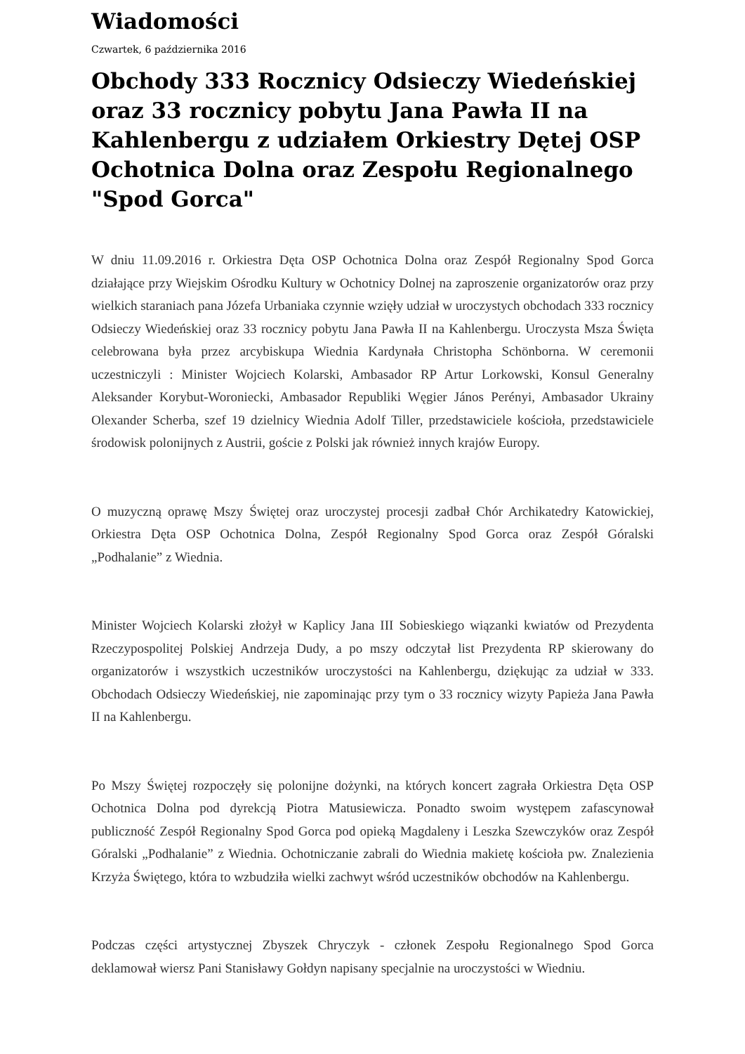Wiadomości
Czwartek, 6 października 2016
Obchody 333 Rocznicy Odsieczy Wiedeńskiej oraz 33 rocznicy pobytu Jana Pawła II na Kahlenbergu z udziałem Orkiestry Dętej OSP Ochotnica Dolna oraz Zespołu Regionalnego "Spod Gorca"
W dniu 11.09.2016 r. Orkiestra Dęta OSP Ochotnica Dolna oraz Zespół Regionalny Spod Gorca działające przy Wiejskim Ośrodku Kultury w Ochotnicy Dolnej na zaproszenie organizatorów oraz przy wielkich staraniach pana Józefa Urbaniaka czynnie wzięły udział w uroczystych obchodach 333 rocznicy Odsieczy Wiedeńskiej oraz 33 rocznicy pobytu Jana Pawła II na Kahlenbergu. Uroczysta Msza Święta celebrowana była przez arcybiskupa Wiednia Kardynała Christopha Schönborna. W ceremonii uczestniczyli : Minister Wojciech Kolarski, Ambasador RP Artur Lorkowski, Konsul Generalny Aleksander Korybut-Woroniecki, Ambasador Republiki Węgier János Perényi, Ambasador Ukrainy Olexander Scherba, szef 19 dzielnicy Wiednia Adolf Tiller, przedstawiciele kościoła, przedstawiciele środowisk polonijnych z Austrii, goście z Polski jak również innych krajów Europy.
O muzyczną oprawę Mszy Świętej oraz uroczystej procesji zadbał Chór Archikatedry Katowickiej, Orkiestra Dęta OSP Ochotnica Dolna, Zespół Regionalny Spod Gorca oraz Zespół Góralski „Podhalanie” z Wiednia.
Minister Wojciech Kolarski złożył w Kaplicy Jana III Sobieskiego wiązanki kwiatów od Prezydenta Rzeczypospolitej Polskiej Andrzeja Dudy, a po mszy odczytał list Prezydenta RP skierowany do organizatorów i wszystkich uczestników uroczystości na Kahlenbergu, dziękując za udział w 333. Obchodach Odsieczy Wiedeńskiej, nie zapominając przy tym o 33 rocznicy wizyty Papieża Jana Pawła II na Kahlenbergu.
Po Mszy Świętej rozpoczęły się polonijne dożynki, na których koncert zagrała Orkiestra Dęta OSP Ochotnica Dolna pod dyrekcją Piotra Matusiewicza. Ponadto swoim występem zafascynował publiczność Zespół Regionalny Spod Gorca pod opieką Magdaleny i Leszka Szewczyków oraz Zespół Góralski „Podhalanie” z Wiednia. Ochotniczanie zabrali do Wiednia makietę kościoła pw. Znalezienia Krzyża Świętego, która to wzbudziła wielki zachwyt wśród uczestników obchodów na Kahlenbergu.
Podczas części artystycznej Zbyszek Chryczyk - członek Zespołu Regionalnego Spod Gorca deklamował wiersz Pani Stanisławy Gołdyn napisany specjalnie na uroczystości w Wiedniu.